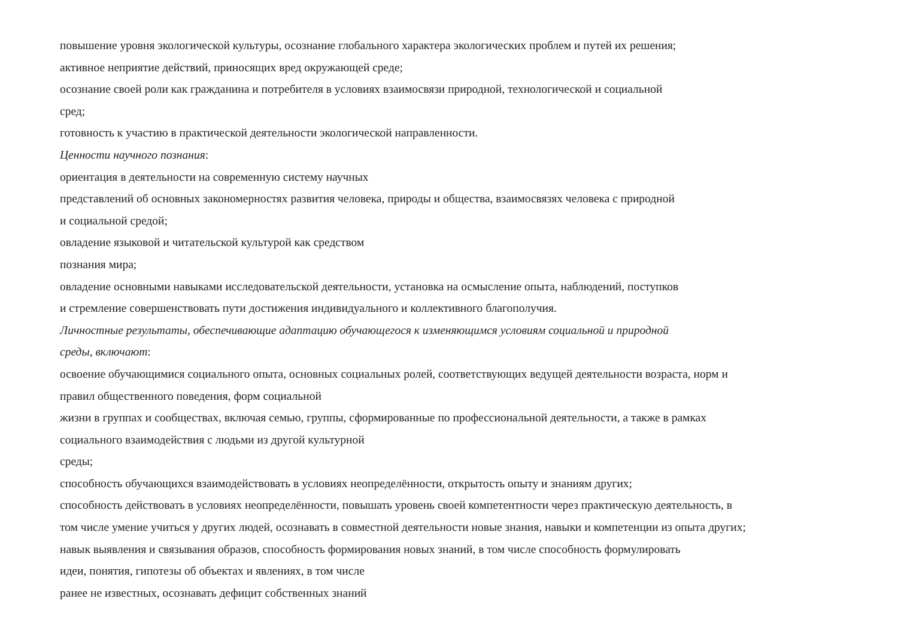повышение уровня экологической культуры, осознание глобального характера экологических проблем и путей их решения;
активное неприятие действий, приносящих вред окружающей среде;
осознание своей роли как гражданина и потребителя в условиях взаимосвязи природной, технологической и социальной
сред;
готовность к участию в практической деятельности экологической направленности.
Ценности научного познания:
ориентация в деятельности на современную систему научных
представлений об основных закономерностях развития человека, природы и общества, взаимосвязях человека с природной
и социальной средой;
овладение языковой и читательской культурой как средством
познания мира;
овладение основными навыками исследовательской деятельности, установка на осмысление опыта, наблюдений, поступков
и стремление совершенствовать пути достижения индивидуального и коллективного благополучия.
Личностные результаты, обеспечивающие адаптацию обучающегося к изменяющимся условиям социальной и природной
среды, включают:
освоение обучающимися социального опыта, основных социальных ролей, соответствующих ведущей деятельности возраста, норм и
правил общественного поведения, форм социальной
жизни в группах и сообществах, включая семью, группы, сформированные по профессиональной деятельности, а также в рамках
социального взаимодействия с людьми из другой культурной
среды;
способность обучающихся взаимодействовать в условиях неопределённости, открытость опыту и знаниям других;
способность действовать в условиях неопределённости, повышать уровень своей компетентности через практическую деятельность, в
том числе умение учиться у других людей, осознавать в совместной деятельности новые знания, навыки и компетенции из опыта других;
навык выявления и связывания образов, способность формирования новых знаний, в том числе способность формулировать
идеи, понятия, гипотезы об объектах и явлениях, в том числе
ранее не известных, осознавать дефицит собственных знаний